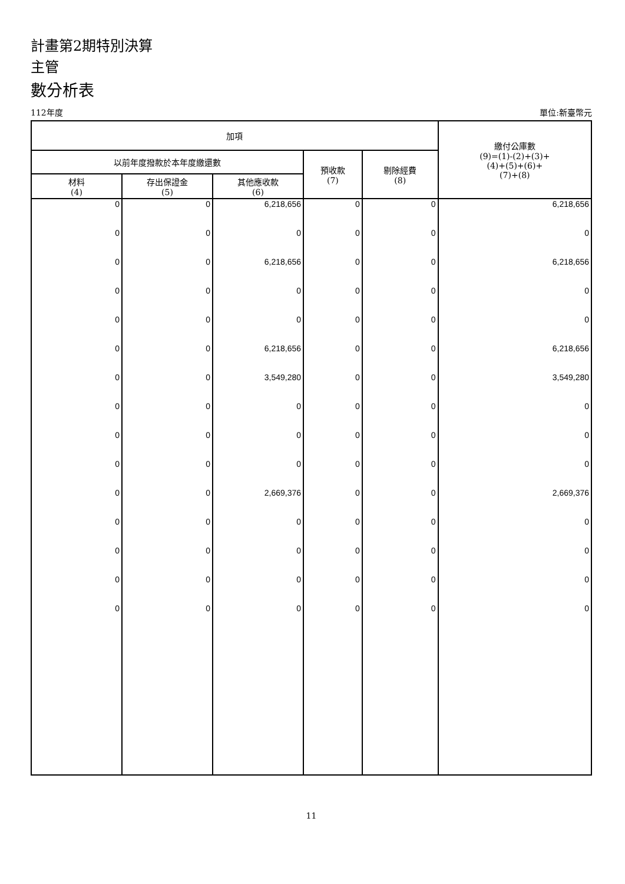計畫第2期特別決算
主管
數分析表
112年度 單位:新臺幣元
| 加項 | | | | | 繳付公庫數 (9)=(1)-(2)+(3)+ (4)+(5)+(6)+ (7)+(8) |
| --- | --- | --- | --- | --- | --- |
| 以前年度撥款於本年度繳還數 | | | 預收款 (7) | 剔除經費 (8) | |
| 材料 (4) | 存出保證金 (5) | 其他應收款 (6) | | | |
| 0 | 0 | 6,218,656 | 0 | 0 | 6,218,656 |
| 0 | 0 | 0 | 0 | 0 | 0 |
| 0 | 0 | 6,218,656 | 0 | 0 | 6,218,656 |
| 0 | 0 | 0 | 0 | 0 | 0 |
| 0 | 0 | 0 | 0 | 0 | 0 |
| 0 | 0 | 6,218,656 | 0 | 0 | 6,218,656 |
| 0 | 0 | 3,549,280 | 0 | 0 | 3,549,280 |
| 0 | 0 | 0 | 0 | 0 | 0 |
| 0 | 0 | 0 | 0 | 0 | 0 |
| 0 | 0 | 0 | 0 | 0 | 0 |
| 0 | 0 | 2,669,376 | 0 | 0 | 2,669,376 |
| 0 | 0 | 0 | 0 | 0 | 0 |
| 0 | 0 | 0 | 0 | 0 | 0 |
| 0 | 0 | 0 | 0 | 0 | 0 |
| 0 | 0 | 0 | 0 | 0 | 0 |
11